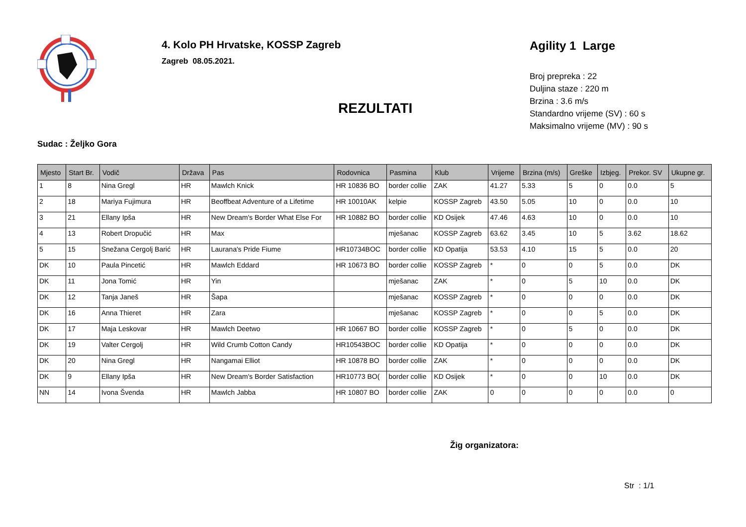4. Kolo PH Hrvatske, KOSSP Zagreb
Zagreb 08.05.2021.
REZULTATI
Agility 1 Large
Broj prepreka : 22
Duljina staze : 220 m
Brzina : 3.6 m/s
Standardno vrijeme (SV) : 60 s
Maksimalno vrijeme (MV) : 90 s
Sudac : Željko Gora
| Mjesto | Start Br. | Vodič | Država | Pas | Rodovnica | Pasmina | Klub | Vrijeme | Brzina (m/s) | Greške | Izbjeg. | Prekor. SV | Ukupne gr. |
| --- | --- | --- | --- | --- | --- | --- | --- | --- | --- | --- | --- | --- | --- |
| 1 | 8 | Nina Gregl | HR | Mawlch Knick | HR 10836 BO | border collie | ZAK | 41.27 | 5.33 | 5 | 0 | 0.0 | 5 |
| 2 | 18 | Mariya Fujimura | HR | Beoffbeat Adventure of a Lifetime | HR 10010AK | kelpie | KOSSP Zagreb | 43.50 | 5.05 | 10 | 0 | 0.0 | 10 |
| 3 | 21 | Ellany Ipša | HR | New Dream's Border What Else For | HR 10882 BO | border collie | KD Osijek | 47.46 | 4.63 | 10 | 0 | 0.0 | 10 |
| 4 | 13 | Robert Dropučić | HR | Max | | mješanac | KOSSP Zagreb | 63.62 | 3.45 | 10 | 5 | 3.62 | 18.62 |
| 5 | 15 | Snežana Cergolj Barić | HR | Laurana's Pride Fiume | HR10734BOC | border collie | KD Opatija | 53.53 | 4.10 | 15 | 5 | 0.0 | 20 |
| DK | 10 | Paula Pincetić | HR | Mawlch Eddard | HR 10673 BO | border collie | KOSSP Zagreb | * | 0 | 0 | 5 | 0.0 | DK |
| DK | 11 | Jona Tomić | HR | Yin | | mješanac | ZAK | * | 0 | 5 | 10 | 0.0 | DK |
| DK | 12 | Tanja Janeš | HR | Šapa | | mješanac | KOSSP Zagreb | * | 0 | 0 | 0 | 0.0 | DK |
| DK | 16 | Anna Thieret | HR | Zara | | mješanac | KOSSP Zagreb | * | 0 | 0 | 5 | 0.0 | DK |
| DK | 17 | Maja Leskovar | HR | Mawlch Deetwo | HR 10667 BO | border collie | KOSSP Zagreb | * | 0 | 5 | 0 | 0.0 | DK |
| DK | 19 | Valter Cergolj | HR | Wild Crumb Cotton Candy | HR10543BOC | border collie | KD Opatija | * | 0 | 0 | 0 | 0.0 | DK |
| DK | 20 | Nina Gregl | HR | Nangamai Elliot | HR 10878 BO | border collie | ZAK | * | 0 | 0 | 0 | 0.0 | DK |
| DK | 9 | Ellany Ipša | HR | New Dream's Border Satisfaction | HR10773 BO( | border collie | KD Osijek | * | 0 | 0 | 10 | 0.0 | DK |
| NN | 14 | Ivona Švenda | HR | Mawlch Jabba | HR 10807 BO | border collie | ZAK | 0 | 0 | 0 | 0 | 0.0 | 0 |
Žig organizatora:
Str : 1/1